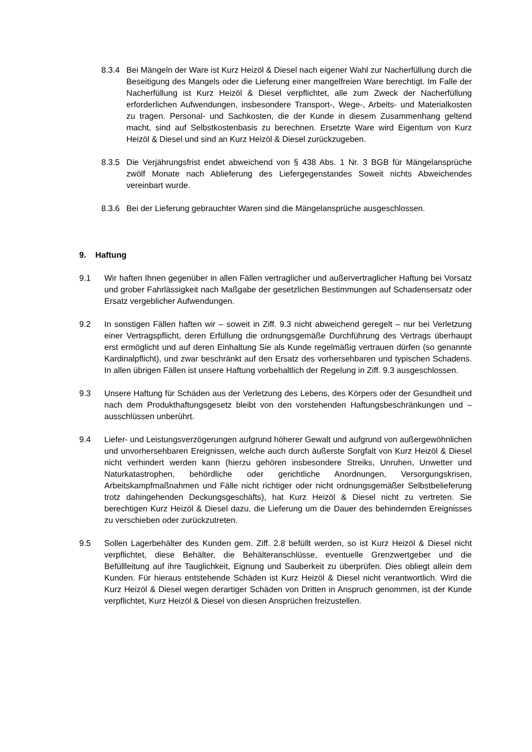8.3.4 Bei Mängeln der Ware ist Kurz Heizöl & Diesel nach eigener Wahl zur Nacherfüllung durch die Beseitigung des Mangels oder die Lieferung einer mangelfreien Ware berechtigt. Im Falle der Nacherfüllung ist Kurz Heizöl & Diesel verpflichtet, alle zum Zweck der Nacherfüllung erforderlichen Aufwendungen, insbesondere Transport-, Wege-, Arbeits- und Materialkosten zu tragen. Personal- und Sachkosten, die der Kunde in diesem Zusammenhang geltend macht, sind auf Selbstkostenbasis zu berechnen. Ersetzte Ware wird Eigentum von Kurz Heizöl & Diesel und sind an Kurz Heizöl & Diesel zurückzugeben.
8.3.5 Die Verjährungsfrist endet abweichend von § 438 Abs. 1 Nr. 3 BGB für Mängelansprüche zwölf Monate nach Ablieferung des Liefergegenstandes Soweit nichts Abweichendes vereinbart wurde.
8.3.6 Bei der Lieferung gebrauchter Waren sind die Mängelansprüche ausgeschlossen.
9. Haftung
9.1 Wir haften Ihnen gegenüber in allen Fällen vertraglicher und außervertraglicher Haftung bei Vorsatz und grober Fahrlässigkeit nach Maßgabe der gesetzlichen Bestimmungen auf Schadensersatz oder Ersatz vergeblicher Aufwendungen.
9.2 In sonstigen Fällen haften wir – soweit in Ziff. 9.3 nicht abweichend geregelt – nur bei Verletzung einer Vertragspflicht, deren Erfüllung die ordnungsgemäße Durchführung des Vertrags überhaupt erst ermöglicht und auf deren Einhaltung Sie als Kunde regelmäßig vertrauen dürfen (so genannte Kardinalpflicht), und zwar beschränkt auf den Ersatz des vorhersehbaren und typischen Schadens. In allen übrigen Fällen ist unsere Haftung vorbehaltlich der Regelung in Ziff. 9.3 ausgeschlossen.
9.3 Unsere Haftung für Schäden aus der Verletzung des Lebens, des Körpers oder der Gesundheit und nach dem Produkthaftungsgesetz bleibt von den vorstehenden Haftungsbeschränkungen und –ausschlüssen unberührt.
9.4 Liefer- und Leistungsverzögerungen aufgrund höherer Gewalt und aufgrund von außergewöhnlichen und unvorhersehbaren Ereignissen, welche auch durch äußerste Sorgfalt von Kurz Heizöl & Diesel nicht verhindert werden kann (hierzu gehören insbesondere Streiks, Unruhen, Unwetter und Naturkatastrophen, behördliche oder gerichtliche Anordnungen, Versorgungskrisen, Arbeitskampfmaßnahmen und Fälle nicht richtiger oder nicht ordnungsgemäßer Selbstbelieferung trotz dahingehenden Deckungsgeschäfts), hat Kurz Heizöl & Diesel nicht zu vertreten. Sie berechtigen Kurz Heizöl & Diesel dazu, die Lieferung um die Dauer des behindernden Ereignisses zu verschieben oder zurückzutreten.
9.5 Sollen Lagerbehälter des Kunden gem. Ziff. 2.8 befüllt werden, so ist Kurz Heizöl & Diesel nicht verpflichtet, diese Behälter, die Behälteranschlüsse, eventuelle Grenzwertgeber und die Befüllleitung auf ihre Tauglichkeit, Eignung und Sauberkeit zu überprüfen. Dies obliegt allein dem Kunden. Für hieraus entstehende Schäden ist Kurz Heizöl & Diesel nicht verantwortlich. Wird die Kurz Heizöl & Diesel wegen derartiger Schäden von Dritten in Anspruch genommen, ist der Kunde verpflichtet, Kurz Heizöl & Diesel von diesen Ansprüchen freizustellen.